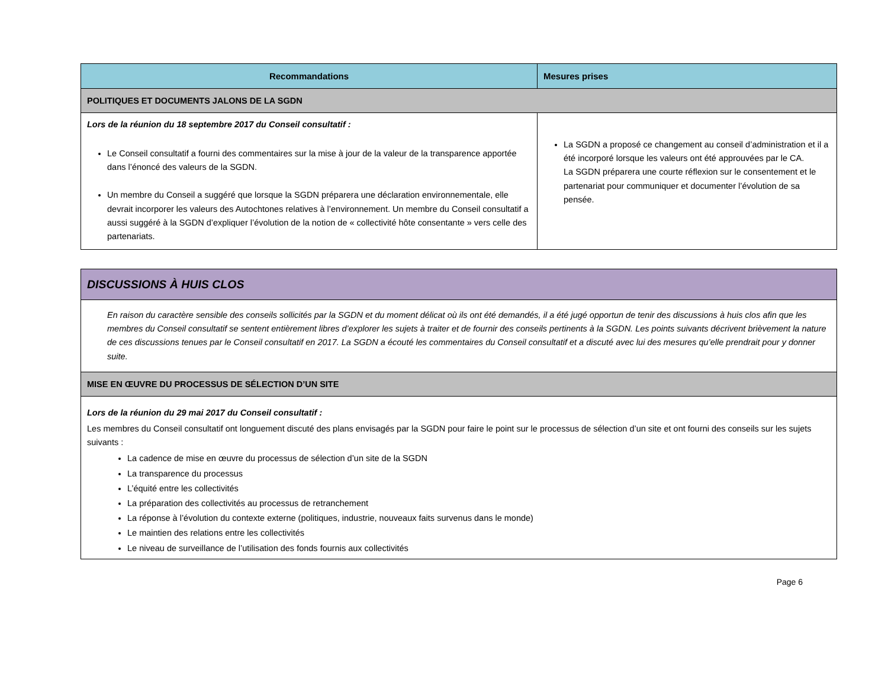| Recommandations | Mesures prises |
| --- | --- |
| POLITIQUES ET DOCUMENTS JALONS DE LA SGDN | |
| Lors de la réunion du 18 septembre 2017 du Conseil consultatif : Le Conseil consultatif a fourni des commentaires sur la mise à jour de la valeur de la transparence apportée dans l’énoncé des valeurs de la SGDN. Un membre du Conseil a suggéré que lorsque la SGDN préparera une déclaration environnementale, elle devrait incorporer les valeurs des Autochtones relatives à l’environnement. Un membre du Conseil consultatif a aussi suggéré à la SGDN d’expliquer l’évolution de la notion de « collectivité hôte consentante » vers celle des partenariats. | La SGDN a proposé ce changement au conseil d’administration et il a été incorporé lorsque les valeurs ont été approuvées par le CA. La SGDN préparera une courte réflexion sur le consentement et le partenariat pour communiquer et documenter l’évolution de sa pensée. |
| DISCUSSIONS À HUIS CLOS |
| En raison du caractère sensible des conseils sollicités par la SGDN et du moment délicat où ils ont été demandés, il a été jugé opportun de tenir des discussions à huis clos afin que les membres du Conseil consultatif se sentent entièrement libres d’explorer les sujets à traiter et de fournir des conseils pertinents à la SGDN. Les points suivants décrivent brièvement la nature de ces discussions tenues par le Conseil consultatif en 2017. La SGDN a écouté les commentaires du Conseil consultatif et a discuté avec lui des mesures qu’elle prendrait pour y donner suite. |
| MISE EN ŒUVRE DU PROCESSUS DE SÉLECTION D’UN SITE |
| Lors de la réunion du 29 mai 2017 du Conseil consultatif : Les membres du Conseil consultatif ont longuement discuté des plans envisagés par la SGDN pour faire le point sur le processus de sélection d’un site et ont fourni des conseils sur les sujets suivants : La cadence de mise en œuvre du processus de sélection d’un site de la SGDN La transparence du processus L’équité entre les collectivités La préparation des collectivités au processus de retranchement La réponse à l’évolution du contexte externe (politiques, industrie, nouveaux faits survenus dans le monde) Le maintien des relations entre les collectivités Le niveau de surveillance de l’utilisation des fonds fournis aux collectivités |
Page 6